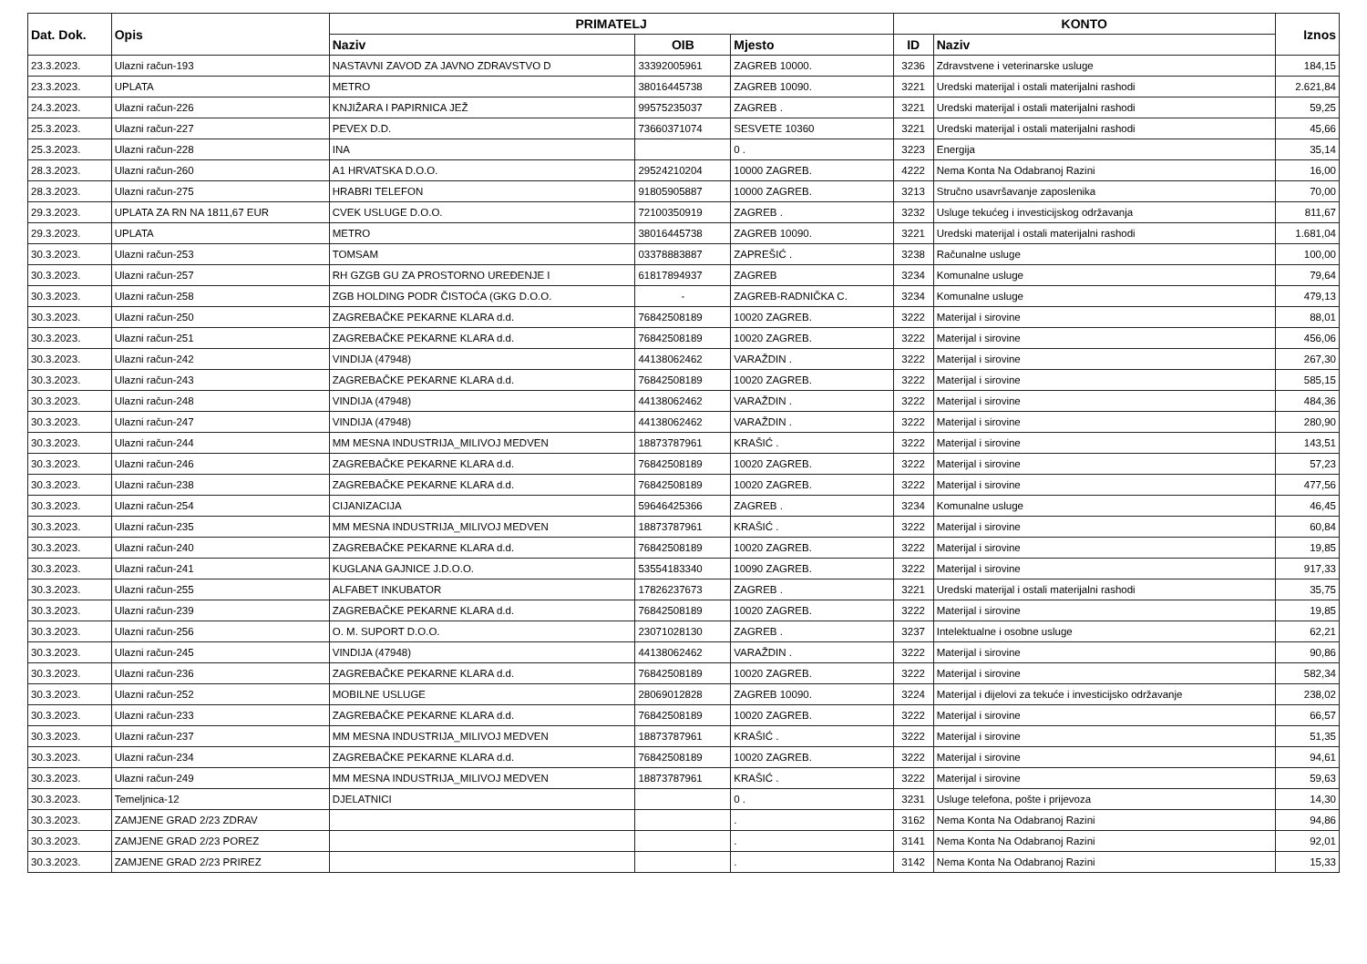| Dat. Dok. | Opis | PRIMATELJ | | | KONTO | | Iznos |
| --- | --- | --- | --- | --- | --- | --- | --- |
| | | Naziv | OIB | Mjesto | ID | Naziv | |
| 23.3.2023. | Ulazni račun-193 | NASTAVNI ZAVOD ZA JAVNO ZDRAVSTVO D | 33392005961 | ZAGREB 10000. | 3236 | Zdravstvene i veterinarske usluge | 184,15 |
| 23.3.2023. | UPLATA | METRO | 38016445738 | ZAGREB 10090. | 3221 | Uredski materijal i ostali materijalni rashodi | 2.621,84 |
| 24.3.2023. | Ulazni račun-226 | KNJIŽARA I PAPIRNICA JEŽ | 99575235037 | ZAGREB . | 3221 | Uredski materijal i ostali materijalni rashodi | 59,25 |
| 25.3.2023. | Ulazni račun-227 | PEVEX D.D. | 73660371074 | SESVETE 10360 | 3221 | Uredski materijal i ostali materijalni rashodi | 45,66 |
| 25.3.2023. | Ulazni račun-228 | INA | | 0 . | 3223 | Energija | 35,14 |
| 28.3.2023. | Ulazni račun-260 | A1 HRVATSKA D.O.O. | 29524210204 | 10000 ZAGREB. | 4222 | Nema Konta Na Odabranoj Razini | 16,00 |
| 28.3.2023. | Ulazni račun-275 | HRABRI TELEFON | 91805905887 | 10000 ZAGREB. | 3213 | Stručno usavršavanje zaposlenika | 70,00 |
| 29.3.2023. | UPLATA ZA RN NA 1811,67 EUR | CVEK USLUGE D.O.O. | 72100350919 | ZAGREB . | 3232 | Usluge tekućeg i investicijskog održavanja | 811,67 |
| 29.3.2023. | UPLATA | METRO | 38016445738 | ZAGREB 10090. | 3221 | Uredski materijal i ostali materijalni rashodi | 1.681,04 |
| 30.3.2023. | Ulazni račun-253 | TOMSAM | 03378883887 | ZAPREŠIĆ . | 3238 | Računalne usluge | 100,00 |
| 30.3.2023. | Ulazni račun-257 | RH GZGB GU ZA PROSTORNO UREĐENJE I | 61817894937 | ZAGREB | 3234 | Komunalne usluge | 79,64 |
| 30.3.2023. | Ulazni račun-258 | ZGB HOLDING PODR ČISTOĆA (GKG D.O.O. | - | ZAGREB-RADNIČKA C. | 3234 | Komunalne usluge | 479,13 |
| 30.3.2023. | Ulazni račun-250 | ZAGREBAČKE PEKARNE KLARA d.d. | 76842508189 | 10020 ZAGREB. | 3222 | Materijal i sirovine | 88,01 |
| 30.3.2023. | Ulazni račun-251 | ZAGREBAČKE PEKARNE KLARA d.d. | 76842508189 | 10020 ZAGREB. | 3222 | Materijal i sirovine | 456,06 |
| 30.3.2023. | Ulazni račun-242 | VINDIJA (47948) | 44138062462 | VARAŽDIN . | 3222 | Materijal i sirovine | 267,30 |
| 30.3.2023. | Ulazni račun-243 | ZAGREBAČKE PEKARNE KLARA d.d. | 76842508189 | 10020 ZAGREB. | 3222 | Materijal i sirovine | 585,15 |
| 30.3.2023. | Ulazni račun-248 | VINDIJA (47948) | 44138062462 | VARAŽDIN . | 3222 | Materijal i sirovine | 484,36 |
| 30.3.2023. | Ulazni račun-247 | VINDIJA (47948) | 44138062462 | VARAŽDIN . | 3222 | Materijal i sirovine | 280,90 |
| 30.3.2023. | Ulazni račun-244 | MM MESNA INDUSTRIJA_MILIVOJ MEDVEN | 18873787961 | KRAŠIĆ . | 3222 | Materijal i sirovine | 143,51 |
| 30.3.2023. | Ulazni račun-246 | ZAGREBAČKE PEKARNE KLARA d.d. | 76842508189 | 10020 ZAGREB. | 3222 | Materijal i sirovine | 57,23 |
| 30.3.2023. | Ulazni račun-238 | ZAGREBAČKE PEKARNE KLARA d.d. | 76842508189 | 10020 ZAGREB. | 3222 | Materijal i sirovine | 477,56 |
| 30.3.2023. | Ulazni račun-254 | CIJANIZACIJA | 59646425366 | ZAGREB . | 3234 | Komunalne usluge | 46,45 |
| 30.3.2023. | Ulazni račun-235 | MM MESNA INDUSTRIJA_MILIVOJ MEDVEN | 18873787961 | KRAŠIĆ . | 3222 | Materijal i sirovine | 60,84 |
| 30.3.2023. | Ulazni račun-240 | ZAGREBAČKE PEKARNE KLARA d.d. | 76842508189 | 10020 ZAGREB. | 3222 | Materijal i sirovine | 19,85 |
| 30.3.2023. | Ulazni račun-241 | KUGLANA GAJNICE J.D.O.O. | 53554183340 | 10090 ZAGREB. | 3222 | Materijal i sirovine | 917,33 |
| 30.3.2023. | Ulazni račun-255 | ALFABET INKUBATOR | 17826237673 | ZAGREB . | 3221 | Uredski materijal i ostali materijalni rashodi | 35,75 |
| 30.3.2023. | Ulazni račun-239 | ZAGREBAČKE PEKARNE KLARA d.d. | 76842508189 | 10020 ZAGREB. | 3222 | Materijal i sirovine | 19,85 |
| 30.3.2023. | Ulazni račun-256 | O. M. SUPORT D.O.O. | 23071028130 | ZAGREB . | 3237 | Intelektualne i osobne usluge | 62,21 |
| 30.3.2023. | Ulazni račun-245 | VINDIJA (47948) | 44138062462 | VARAŽDIN . | 3222 | Materijal i sirovine | 90,86 |
| 30.3.2023. | Ulazni račun-236 | ZAGREBAČKE PEKARNE KLARA d.d. | 76842508189 | 10020 ZAGREB. | 3222 | Materijal i sirovine | 582,34 |
| 30.3.2023. | Ulazni račun-252 | MOBILNE USLUGE | 28069012828 | ZAGREB 10090. | 3224 | Materijal i dijelovi za tekuće i investicijsko održavanje | 238,02 |
| 30.3.2023. | Ulazni račun-233 | ZAGREBAČKE PEKARNE KLARA d.d. | 76842508189 | 10020 ZAGREB. | 3222 | Materijal i sirovine | 66,57 |
| 30.3.2023. | Ulazni račun-237 | MM MESNA INDUSTRIJA_MILIVOJ MEDVEN | 18873787961 | KRAŠIĆ . | 3222 | Materijal i sirovine | 51,35 |
| 30.3.2023. | Ulazni račun-234 | ZAGREBAČKE PEKARNE KLARA d.d. | 76842508189 | 10020 ZAGREB. | 3222 | Materijal i sirovine | 94,61 |
| 30.3.2023. | Ulazni račun-249 | MM MESNA INDUSTRIJA_MILIVOJ MEDVEN | 18873787961 | KRAŠIĆ . | 3222 | Materijal i sirovine | 59,63 |
| 30.3.2023. | Temeljnica-12 | DJELATNICI | | 0 . | 3231 | Usluge telefona, pošte i prijevoza | 14,30 |
| 30.3.2023. | ZAMJENE GRAD 2/23 ZDRAV | | | . | 3162 | Nema Konta Na Odabranoj Razini | 94,86 |
| 30.3.2023. | ZAMJENE GRAD 2/23 POREZ | | | . | 3141 | Nema Konta Na Odabranoj Razini | 92,01 |
| 30.3.2023. | ZAMJENE GRAD 2/23 PRIREZ | | | . | 3142 | Nema Konta Na Odabranoj Razini | 15,33 |